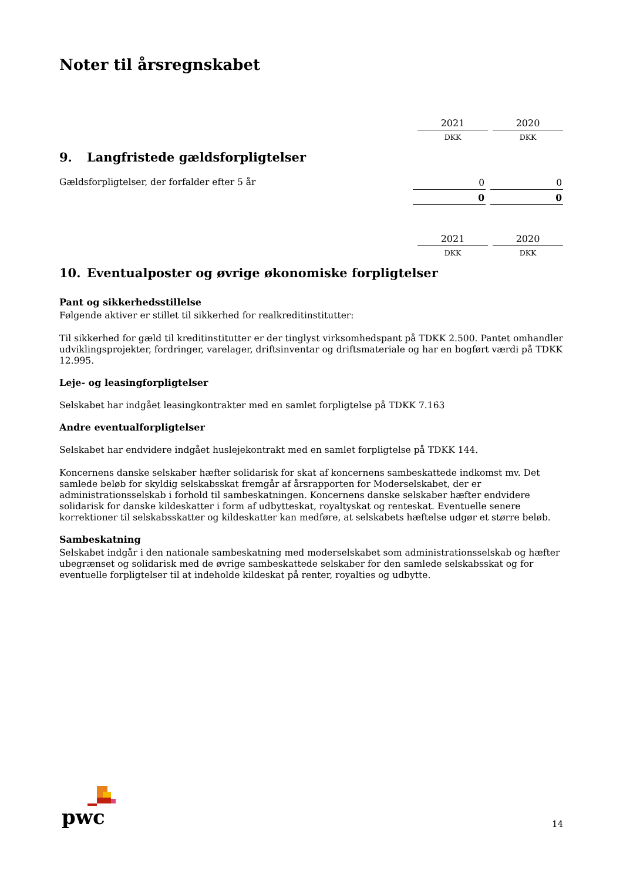Noter til årsregnskabet
| | 2021 | | 2020 |
| | DKK | | DKK |
9. Langfristede gældsforpligtelser
| Gældsforpligtelser, der forfalder efter 5 år | 0 | | 0 |
| | 0 | | 0 |
| | 2021 | | 2020 |
| | DKK | | DKK |
10. Eventualposter og øvrige økonomiske forpligtelser
Pant og sikkerhedsstillelse
Følgende aktiver er stillet til sikkerhed for realkreditinstitutter:
Til sikkerhed for gæld til kreditinstitutter er der tinglyst virksomhedspant på TDKK 2.500. Pantet omhandler udviklingsprojekter, fordringer, varelager, driftsinventar og driftsmateriale og har en bogført værdi på TDKK 12.995.
Leje- og leasingforpligtelser
Selskabet har indgået leasingkontrakter med en samlet forpligtelse på TDKK 7.163
Andre eventualforpligtelser
Selskabet har endvidere indgået huslejekontrakt med en samlet forpligtelse på TDKK 144.
Koncernens danske selskaber hæfter solidarisk for skat af koncernens sambeskattede indkomst mv. Det samlede beløb for skyldig selskabsskat fremgår af årsrapporten for Moderselskabet, der er administrationsselskab i forhold til sambeskatningen. Koncernens danske selskaber hæfter endvidere solidarisk for danske kildeskatter i form af udbytteskat, royaltyskat og renteskat. Eventuelle senere korrektioner til selskabsskatter og kildeskatter kan medføre, at selskabets hæftelse udgør et større beløb.
Sambeskatning
Selskabet indgår i den nationale sambeskatning med moderselskabet som administrationsselskab og hæfter ubegrænset og solidarisk med de øvrige sambeskattede selskaber for den samlede selskabsskat og for eventuelle forpligtelser til at indeholde kildeskat på renter, royalties og udbytte.
pwc 14